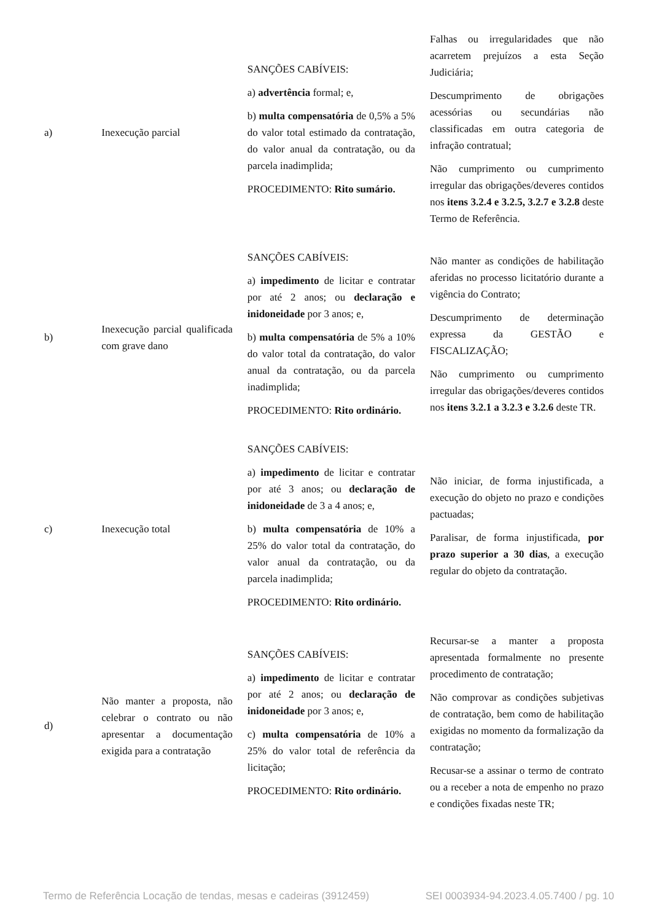| a) | Inexecução parcial | SANÇÕES CABÍVEIS: a) advertência formal; e, b) multa compensatória de 0,5% a 5% do valor total estimado da contratação, do valor anual da contratação, ou da parcela inadimplida; PROCEDIMENTO: Rito sumário. | Falhas ou irregularidades que não acarretem prejuízos a esta Seção Judiciária; Descumprimento de obrigações acessórias ou secundárias não classificadas em outra categoria de infração contratual; Não cumprimento ou cumprimento irregular das obrigações/deveres contidos nos itens 3.2.4 e 3.2.5, 3.2.7 e 3.2.8 deste Termo de Referência. |
| b) | Inexecução parcial qualificada com grave dano | SANÇÕES CABÍVEIS: a) impedimento de licitar e contratar por até 2 anos; ou declaração e inidoneidade por 3 anos; e, b) multa compensatória de 5% a 10% do valor total da contratação, do valor anual da contratação, ou da parcela inadimplida; PROCEDIMENTO: Rito ordinário. | Não manter as condições de habilitação aferidas no processo licitatório durante a vigência do Contrato; Descumprimento de determinação expressa da GESTÃO e FISCALIZAÇÃO; Não cumprimento ou cumprimento irregular das obrigações/deveres contidos nos itens 3.2.1 a 3.2.3 e 3.2.6 deste TR. |
| c) | Inexecução total | SANÇÕES CABÍVEIS: a) impedimento de licitar e contratar por até 3 anos; ou declaração de inidoneidade de 3 a 4 anos; e, b) multa compensatória de 10% a 25% do valor total da contratação, do valor anual da contratação, ou da parcela inadimplida; PROCEDIMENTO: Rito ordinário. | Não iniciar, de forma injustificada, a execução do objeto no prazo e condições pactuadas; Paralisar, de forma injustificada, por prazo superior a 30 dias , a execução regular do objeto da contratação. |
| d) | Não manter a proposta, não celebrar o contrato ou não apresentar a documentação exigida para a contratação | SANÇÕES CABÍVEIS: a) impedimento de licitar e contratar por até 2 anos; ou declaração de inidoneidade por 3 anos; e, c) multa compensatória de 10% a 25% do valor total de referência da licitação; PROCEDIMENTO: Rito ordinário. | Recursar-se a manter a proposta apresentada formalmente no presente procedimento de contratação; Não comprovar as condições subjetivas de contratação, bem como de habilitação exigidas no momento da formalização da contratação; Recusar-se a assinar o termo de contrato ou a receber a nota de empenho no prazo e condições fixadas neste TR; |
Termo de Referência Locação de tendas, mesas e cadeiras (3912459) SEI 0003934-94.2023.4.05.7400 / pg. 10